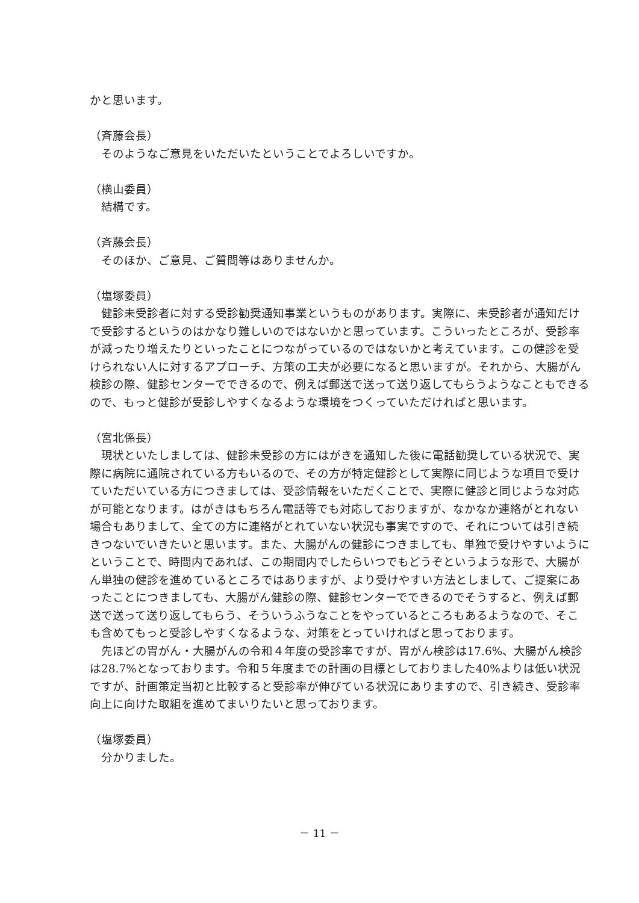かと思います。
（斉藤会長）
そのようなご意見をいただいたということでよろしいですか。
（横山委員）
結構です。
（斉藤会長）
そのほか、ご意見、ご質問等はありませんか。
（塩塚委員）
健診未受診者に対する受診勧奨通知事業というものがあります。実際に、未受診者が通知だけで受診するというのはかなり難しいのではないかと思っています。こういったところが、受診率が減ったり増えたりといったことにつながっているのではないかと考えています。この健診を受けられない人に対するアプローチ、方策の工夫が必要になると思いますが。それから、大腸がん検診の際、健診センターでできるので、例えば郵送で送って送り返してもらうようなこともできるので、もっと健診が受診しやすくなるような環境をつくっていただければと思います。
（宮北係長）
現状といたしましては、健診未受診の方にはがきを通知した後に電話勧奨している状況で、実際に病院に通院されている方もいるので、その方が特定健診として実際に同じような項目で受けていただいている方につきましては、受診情報をいただくことで、実際に健診と同じような対応が可能となります。はがきはもちろん電話等でも対応しておりますが、なかなか連絡がとれない場合もありまして、全ての方に連絡がとれていない状況も事実ですので、それについては引き続きつないでいきたいと思います。また、大腸がんの健診につきましても、単独で受けやすいようにということで、時間内であれば、この期間内でしたらいつでもどうぞというような形で、大腸がん単独の健診を進めているところではありますが、より受けやすい方法としまして、ご提案にあったことにつきましても、大腸がん健診の際、健診センターでできるのでそうすると、例えば郵送で送って送り返してもらう、そういうふうなことをやっているところもあるようなので、そこも含めてもっと受診しやすくなるような、対策をとっていければと思っております。
先ほどの胃がん・大腸がんの令和４年度の受診率ですが、胃がん検診は17.6%、大腸がん検診は28.7%となっております。令和５年度までの計画の目標としておりました40%よりは低い状況ですが、計画策定当初と比較すると受診率が伸びている状況にありますので、引き続き、受診率向上に向けた取組を進めてまいりたいと思っております。
（塩塚委員）
分かりました。
－ 11 －